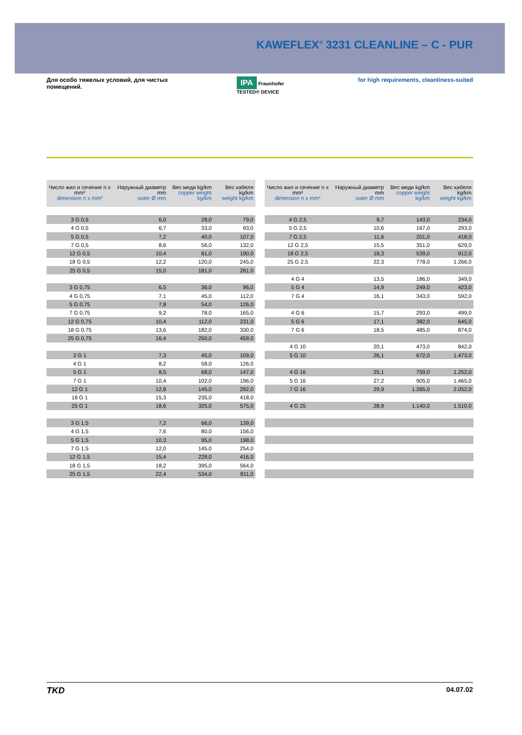KAWEFLEX<sup>®</sup> 3231 CLEANLINE – C - PUR
Для особо тяжелых условий, для чистых помещений.
IPA Fraunhofer TESTED® DEVICE
for high requirements, cleanliness-suited
| Число жил и сечение n x mm² dimension n x mm² | Наружный диаметр mm outer Ø mm | Вес меди kg/km copper weight kg/km | Вес кабеля kg/km weight kg/km |
| --- | --- | --- | --- |
| 3 G 0,5 | 6,0 | 28,0 | 79,0 |
| 4 G 0,5 | 6,7 | 33,0 | 93,0 |
| 5 G 0,5 | 7,2 | 40,0 | 107,0 |
| 7 G 0,5 | 8,6 | 56,0 | 132,0 |
| 12 G 0,5 | 10,4 | 81,0 | 190,0 |
| 18 G 0,5 | 12,2 | 120,0 | 245,0 |
| 25 G 0,5 | 15,0 | 181,0 | 281,0 |
| 3 G 0,75 | 6,5 | 36,0 | 96,0 |
| 4 G 0,75 | 7,1 | 45,0 | 112,0 |
| 5 G 0,75 | 7,8 | 54,0 | 126,0 |
| 7 G 0,75 | 9,2 | 78,0 | 165,0 |
| 12 G 0,75 | 10,4 | 112,0 | 231,0 |
| 18 G 0,75 | 13,6 | 182,0 | 330,0 |
| 25 G 0,75 | 16,4 | 250,0 | 459,0 |
| 3 G 1 | 7,3 | 45,0 | 109,0 |
| 4 G 1 | 8,2 | 58,0 | 126,0 |
| 5 G 1 | 8,5 | 68,0 | 147,0 |
| 7 G 1 | 10,4 | 102,0 | 196,0 |
| 12 G 1 | 12,8 | 145,0 | 292,0 |
| 18 G 1 | 15,3 | 235,0 | 418,0 |
| 25 G 1 | 18,6 | 325,0 | 575,0 |
| 3 G 1,5 | 7,2 | 66,0 | 139,0 |
| 4 G 1,5 | 7,6 | 80,0 | 156,0 |
| 5 G 1,5 | 10,3 | 95,0 | 198,0 |
| 7 G 1,5 | 12,0 | 145,0 | 254,0 |
| 12 G 1,5 | 15,4 | 228,0 | 416,0 |
| 18 G 1,5 | 18,2 | 395,0 | 564,0 |
| 25 G 1,5 | 22,4 | 534,0 | 811,0 |
| Число жил и сечение n x mm² dimension n x mm² | Наружный диаметр mm outer Ø mm | Вес меди kg/km copper weight kg/km | Вес кабеля kg/km weight kg/km |
| --- | --- | --- | --- |
| 4 G 2,5 | 9,7 | 143,0 | 234,0 |
| 5 G 2,5 | 10,6 | 167,0 | 293,0 |
| 7 G 2,5 | 11,6 | 201,0 | 418,0 |
| 12 G 2,5 | 15,5 | 351,0 | 629,0 |
| 18 G 2,5 | 18,3 | 539,0 | 912,0 |
| 25 G 2,5 | 22,3 | 778,0 | 1.266,0 |
| 4 G 4 | 13,5 | 186,0 | 349,0 |
| 5 G 4 | 14,9 | 249,0 | 423,0 |
| 7 G 4 | 16,1 | 343,0 | 592,0 |
| 4 G 6 | 15,7 | 293,0 | 499,0 |
| 5 G 6 | 17,1 | 382,0 | 645,0 |
| 7 G 6 | 18,5 | 485,0 | 874,0 |
| 4 G 10 | 20,1 | 473,0 | 842,0 |
| 5 G 10 | 26,1 | 672,0 | 1.473,0 |
| 4 G 16 | 25,1 | 759,0 | 1.252,0 |
| 5 G 16 | 27,2 | 905,0 | 1.465,0 |
| 7 G 16 | 29,9 | 1.265,0 | 2.052,0 |
| 4 G 25 | 28,9 | 1.140,0 | 1.510,0 |
TKD 04.07.02